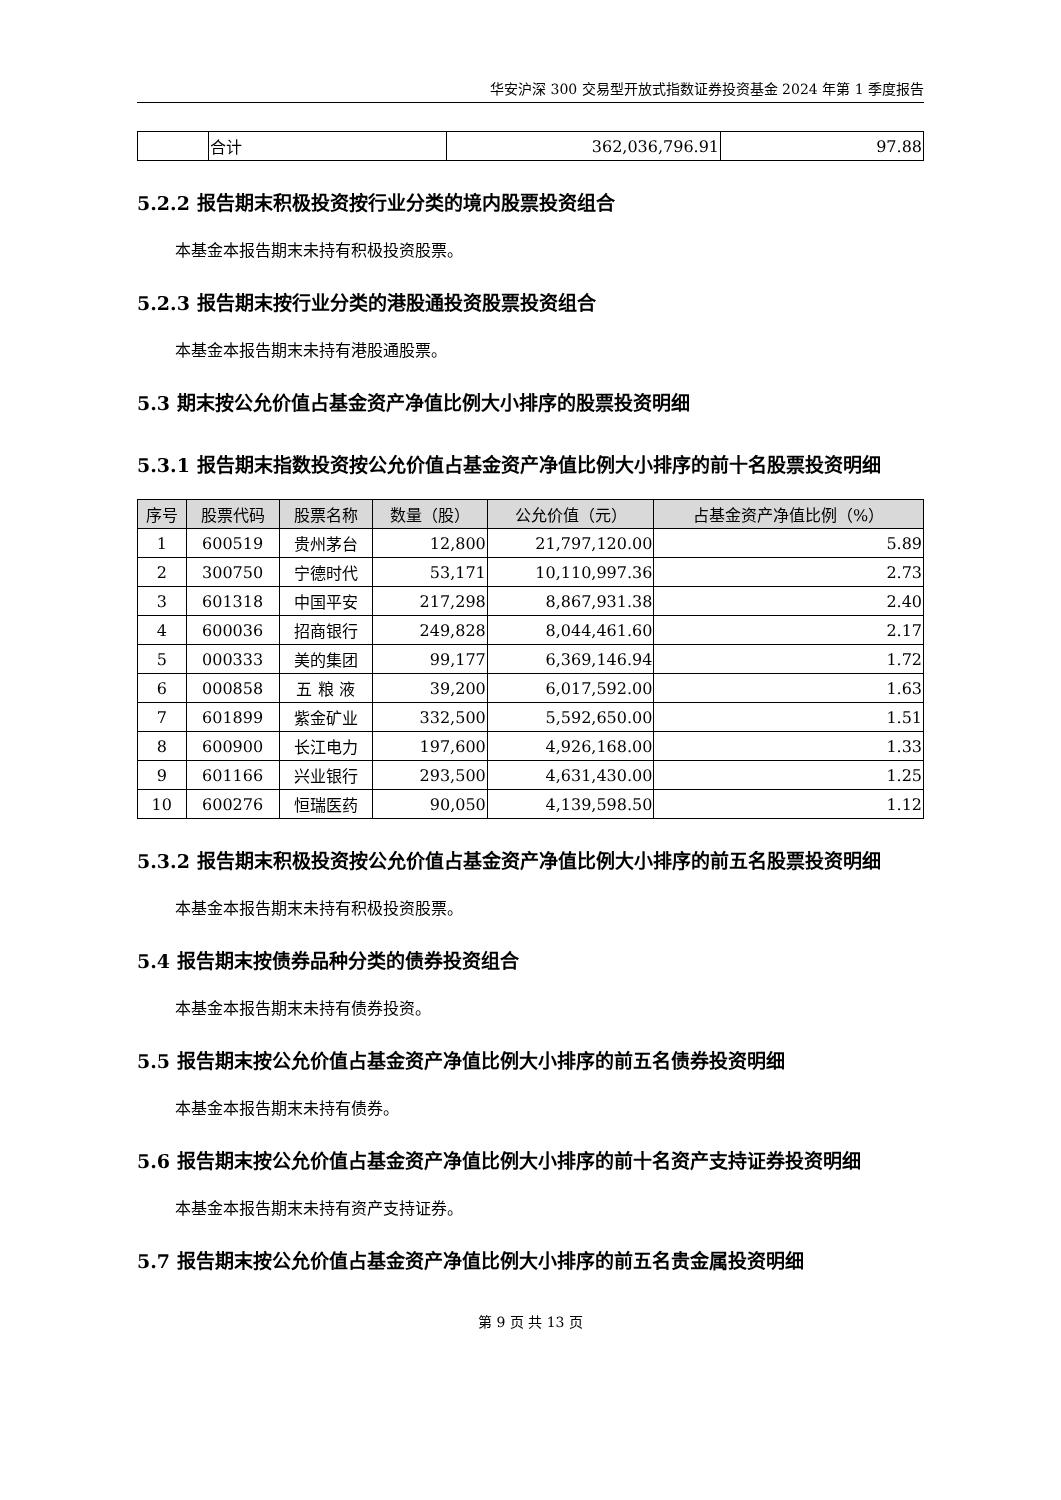华安沪深 300 交易型开放式指数证券投资基金 2024 年第 1 季度报告
| | 合计 | 362,036,796.91 | 97.88 |
5.2.2 报告期末积极投资按行业分类的境内股票投资组合
本基金本报告期末未持有积极投资股票。
5.2.3 报告期末按行业分类的港股通投资股票投资组合
本基金本报告期末未持有港股通股票。
5.3 期末按公允价值占基金资产净值比例大小排序的股票投资明细
5.3.1 报告期末指数投资按公允价值占基金资产净值比例大小排序的前十名股票投资明细
| 序号 | 股票代码 | 股票名称 | 数量（股） | 公允价值（元） | 占基金资产净值比例（%） |
| --- | --- | --- | --- | --- | --- |
| 1 | 600519 | 贵州茅台 | 12,800 | 21,797,120.00 | 5.89 |
| 2 | 300750 | 宁德时代 | 53,171 | 10,110,997.36 | 2.73 |
| 3 | 601318 | 中国平安 | 217,298 | 8,867,931.38 | 2.40 |
| 4 | 600036 | 招商银行 | 249,828 | 8,044,461.60 | 2.17 |
| 5 | 000333 | 美的集团 | 99,177 | 6,369,146.94 | 1.72 |
| 6 | 000858 | 五 粮 液 | 39,200 | 6,017,592.00 | 1.63 |
| 7 | 601899 | 紫金矿业 | 332,500 | 5,592,650.00 | 1.51 |
| 8 | 600900 | 长江电力 | 197,600 | 4,926,168.00 | 1.33 |
| 9 | 601166 | 兴业银行 | 293,500 | 4,631,430.00 | 1.25 |
| 10 | 600276 | 恒瑞医药 | 90,050 | 4,139,598.50 | 1.12 |
5.3.2 报告期末积极投资按公允价值占基金资产净值比例大小排序的前五名股票投资明细
本基金本报告期末未持有积极投资股票。
5.4 报告期末按债券品种分类的债券投资组合
本基金本报告期末未持有债券投资。
5.5 报告期末按公允价值占基金资产净值比例大小排序的前五名债券投资明细
本基金本报告期末未持有债券。
5.6 报告期末按公允价值占基金资产净值比例大小排序的前十名资产支持证券投资明细
本基金本报告期末未持有资产支持证券。
5.7 报告期末按公允价值占基金资产净值比例大小排序的前五名贵金属投资明细
第 9 页 共 13 页